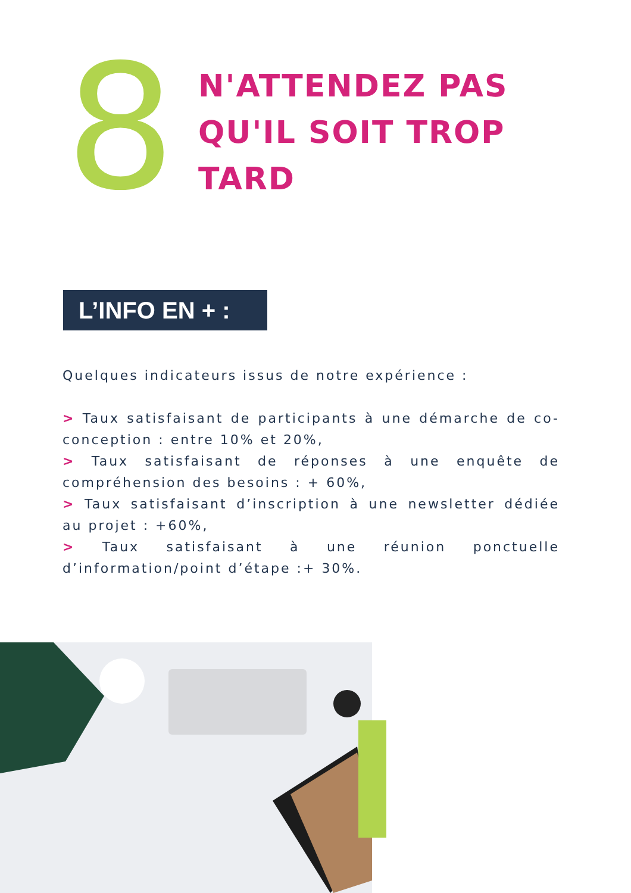8
N'ATTENDEZ PAS
QU'IL SOIT TROP
TARD
L’INFO EN + :
Quelques indicateurs issus de notre expérience :
> Taux satisfaisant de participants à une démarche de co- conception : entre 10% et 20%,
> Taux satisfaisant de réponses à une enquête de compréhension des besoins : + 60%,
> Taux satisfaisant d’inscription à une newsletter dédiée au projet : +60%,
> Taux satisfaisant à une réunion ponctuelle d’information/point d’étape :+ 30%.